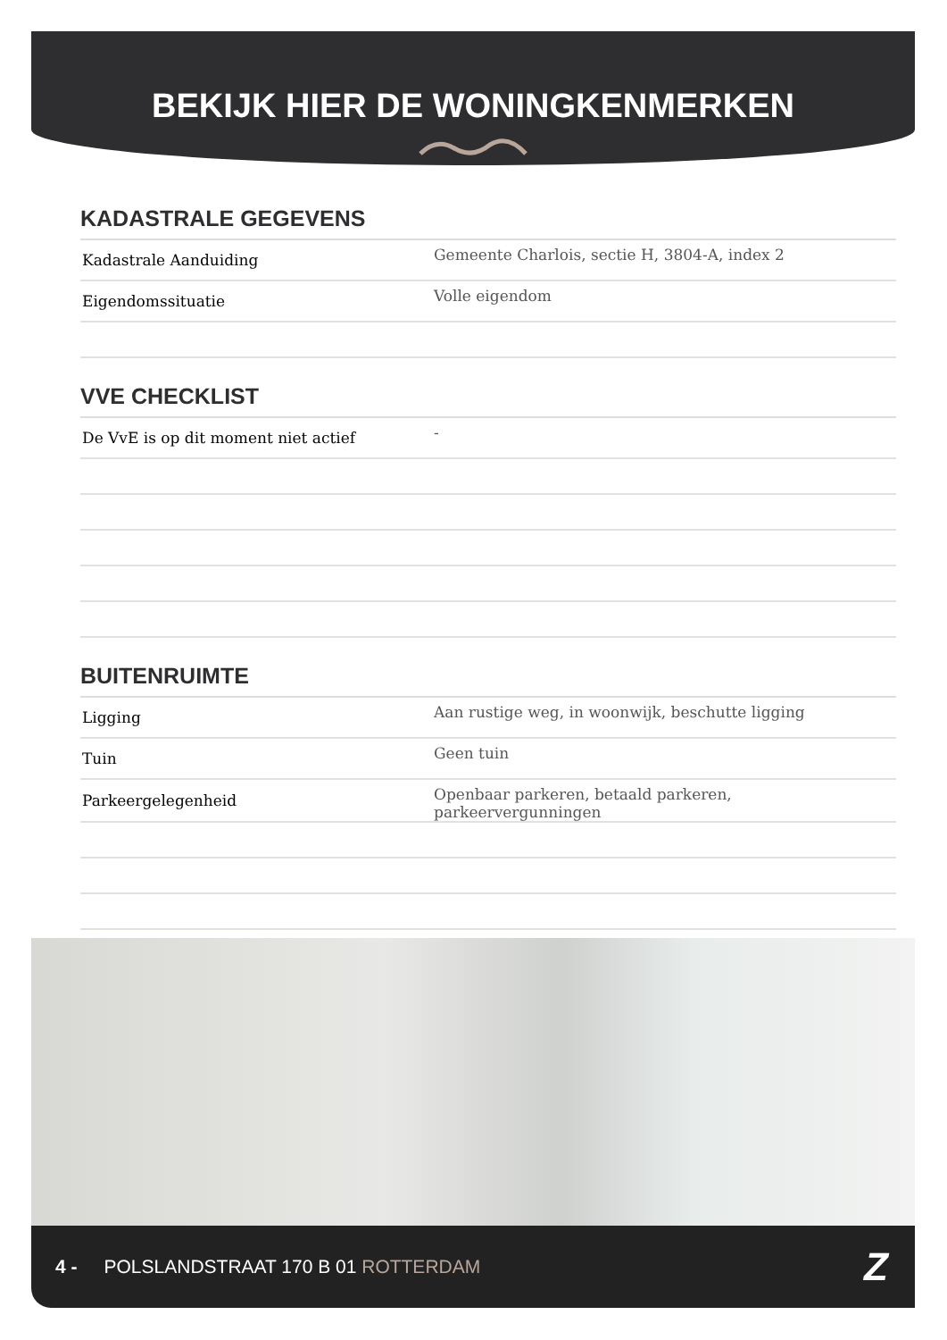BEKIJK HIER DE WONINGKENMERKEN
KADASTRALE GEGEVENS
| Kadastrale Aanduiding | Gemeente Charlois, sectie H, 3804-A, index 2 |
| Eigendomssituatie | Volle eigendom |
VVE CHECKLIST
| De VvE is op dit moment niet actief | - |
BUITENRUIMTE
| Ligging | Aan rustige weg, in woonwijk, beschutte ligging |
| Tuin | Geen tuin |
| Parkeergelegenheid | Openbaar parkeren, betaald parkeren, parkeervergunningen |
4 - POLSLANDSTRAAT 170 B 01 ROTTERDAM Z